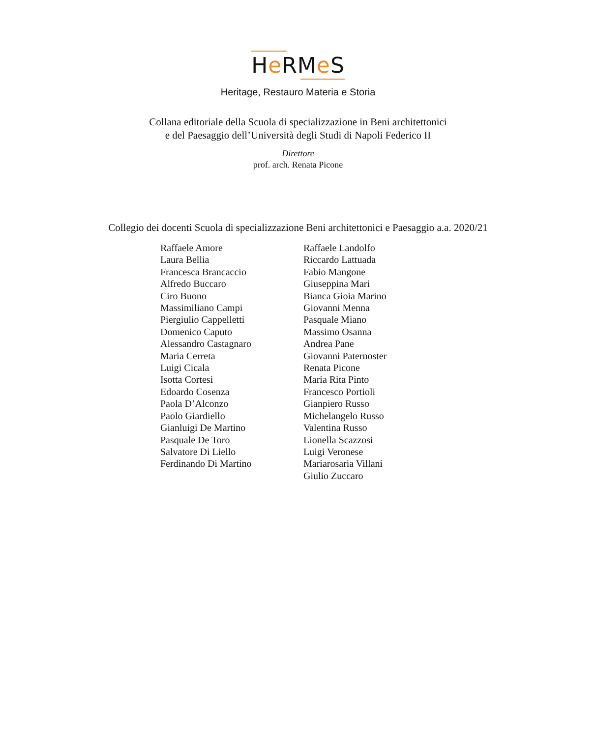He RMe S
Heritage, Restauro Materia e Storia
Collana editoriale della Scuola di specializzazione in Beni architettonici
e del Paesaggio dell’Università degli Studi di Napoli Federico II
Direttore
prof. arch. Renata Picone
Collegio dei docenti Scuola di specializzazione Beni architettonici e Paesaggio a.a. 2020/21
Raffaele Amore
Laura Bellia
Francesca Brancaccio
Alfredo Buccaro
Ciro Buono
Massimiliano Campi
Piergiulio Cappelletti
Domenico Caputo
Alessandro Castagnaro
Maria Cerreta
Luigi Cicala
Isotta Cortesi
Edoardo Cosenza
Paola D’Alconzo
Paolo Giardiello
Gianluigi De Martino
Pasquale De Toro
Salvatore Di Liello
Ferdinando Di Martino
Raffaele Landolfo
Riccardo Lattuada
Fabio Mangone
Giuseppina Mari
Bianca Gioia Marino
Giovanni Menna
Pasquale Miano
Massimo Osanna
Andrea Pane
Giovanni Paternoster
Renata Picone
Maria Rita Pinto
Francesco Portioli
Gianpiero Russo
Michelangelo Russo
Valentina Russo
Lionella Scazzosi
Luigi Veronese
Mariarosaria Villani
Giulio Zuccaro